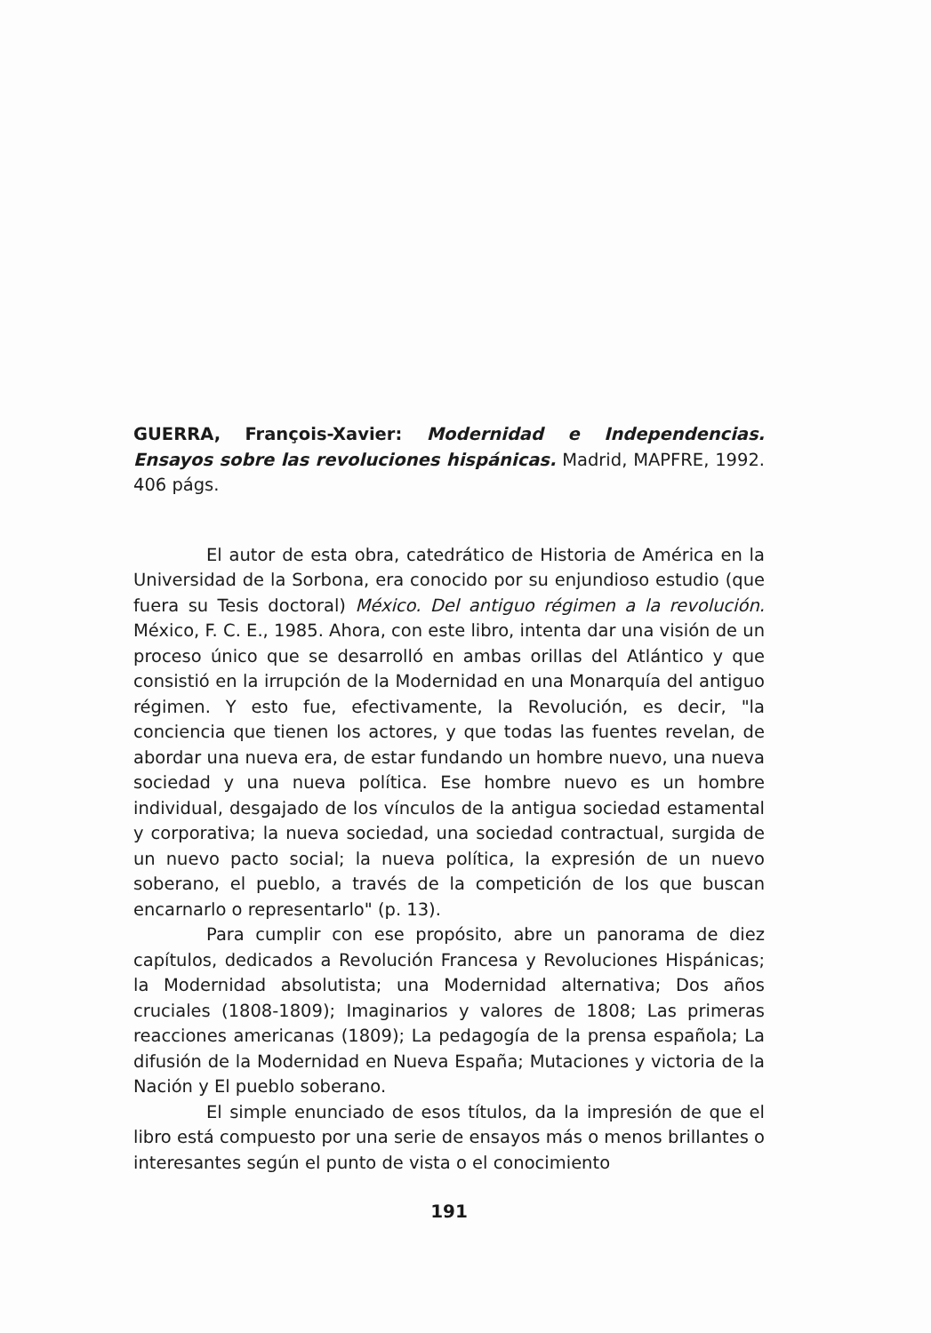GUERRA, François-Xavier: Modernidad e Independencias. Ensayos sobre las revoluciones hispánicas. Madrid, MAPFRE, 1992. 406 págs.
El autor de esta obra, catedrático de Historia de América en la Universidad de la Sorbona, era conocido por su enjundioso estudio (que fuera su Tesis doctoral) México. Del antiguo régimen a la revolución. México, F. C. E., 1985. Ahora, con este libro, intenta dar una visión de un proceso único que se desarrolló en ambas orillas del Atlántico y que consistió en la irrupción de la Modernidad en una Monarquía del antiguo régimen. Y esto fue, efectivamente, la Revolución, es decir, "la conciencia que tienen los actores, y que todas las fuentes revelan, de abordar una nueva era, de estar fundando un hombre nuevo, una nueva sociedad y una nueva política. Ese hombre nuevo es un hombre individual, desgajado de los vínculos de la antigua sociedad estamental y corporativa; la nueva sociedad, una sociedad contractual, surgida de un nuevo pacto social; la nueva política, la expresión de un nuevo soberano, el pueblo, a través de la competición de los que buscan encarnarlo o representarlo" (p. 13).
Para cumplir con ese propósito, abre un panorama de diez capítulos, dedicados a Revolución Francesa y Revoluciones Hispánicas; la Modernidad absolutista; una Modernidad alternativa; Dos años cruciales (1808-1809); Imaginarios y valores de 1808; Las primeras reacciones americanas (1809); La pedagogía de la prensa española; La difusión de la Modernidad en Nueva España; Mutaciones y victoria de la Nación y El pueblo soberano.
El simple enunciado de esos títulos, da la impresión de que el libro está compuesto por una serie de ensayos más o menos brillantes o interesantes según el punto de vista o el conocimiento
191